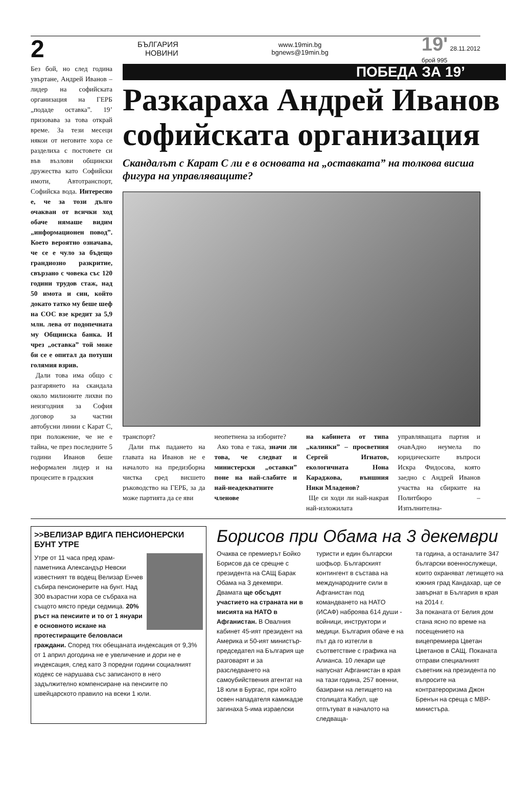2 БЪЛГАРИЯ
НОВИНИ www.19min.bg
bgnews@19min.bg 19' 28.11.2012
брой 995
Без бой, но след година увъртане, Андрей Иванов – лидер на софийската организация на ГЕРБ „подаде оставка”. 19’ призовава за това открай време. За тези месеци някои от неговите хора се разделиха с постовете си във възлови общински дружества като Софийски имоти, Автотранспорт, Софийска вода. Интересно е, че за този дълго очакван от всички ход обаче нямаше видим „информационен повод”. Което вероятно означава, че се е чуло за бъдещо грандиозно разкритие, свързано с човека със 120 години трудов стаж, над 50 имота и син, който докато татко му беше шеф на СОС взе кредит за 5,9 млн. лева от подопечната му Общинска банка. И чрез „оставка” той може би се е опитал да потуши голямия взрив.
Дали това има общо с разгарянето на скандала около милионите лихви по неизгодния за София договор за частни автобусни линии с Карат С, при положение, че не е тайна, че през последните 5 години Иванов беше неформален лидер и на процесите в градския
ПОБЕДА ЗА 19’
Разкараха Андрей Иванов софийската организация
Скандалът с Карат С ли е в основата на „оставката” на толкова висша фигура на управляващите?
транспорт?
Дали пък падането на главата на Иванов не е началото на предизборна чистка сред висшето ръководство на ГЕРБ, за да може партията да се яви
неопетнена за изборите?
Ако това е така, значи ли това, че следват и министерски „оставки” поне на най-слабите и най-неадекватните членове
на кабинета от типа „калинки” – просветния Сергей Игнатов, екологичната Нона Караджова, външния Ники Младенов?
Ще си ходи ли най-накрая най-изложилата
управляващата партия и очавАдно неумела по юридическите въпроси Искра Фидосова, която заедно с Андрей Иванов участва на сбирките на Политбюро – Изпълнителна-
>>ВЕЛИЗАР ВДИГА ПЕНСИОНЕРСКИ БУНТ УТРЕ
Утре от 11 часа пред храм-паметника Александър Невски известният тв водещ Велизар Енчев събира пенсионерите на бунт. Над 300 възрастни хора се събраха на същото място преди седмица. 20% ръст на пенсиите и то от 1 януари е основното искане на протестиращите беловласи граждани. Според тях обещаната индексация от 9,3% от 1 април догодина не е увеличение и дори не е индексация, след като 3 поредни години социалният кодекс се нарушава със записаното в него задължително компенсиране на пенсиите по швейцарското правило на всеки 1 юли.
Борисов при Обама на 3 декември
Очаква се премиерът Бойко Борисов да се срещне с президента на САЩ Барак Обама на 3 декември. Двамата ще обсъдят участието на страната ни в мисията на НАТО в Афганистан. В Овалния кабинет 45-ият президент на Америка и 50-ият министър-председател на България ще разговарят и за разследването на самоубийствения атентат на 18 юли в Бургас, при който освен нападателя камикадзе загинаха 5-има израелски
туристи и един български шофьор. Българският контингент в състава на международните сили в Афганистан под командването на НАТО (ИСАФ) наброява 614 души - войници, инструктори и медици. България обаче е на път да го изтегли в съответствие с графика на Алианса. 10 лекари ще напуснат Афганистан в края на тази година, 257 военни, базирани на летището на столицата Кабул, ще отпътуват в началото на следваща-
та година, а останалите 347 български военнослужещи, които охраняват летището на южния град Кандахар, ще се завърнат в България в края на 2014 г.
За поканата от Белия дом стана ясно по време на посещението на вицепремиера Цветан Цветанов в САЩ. Поканата отправи специалният съветник на президента по въпросите на контратероризма Джон Бренън на среща с МВР-министъра.